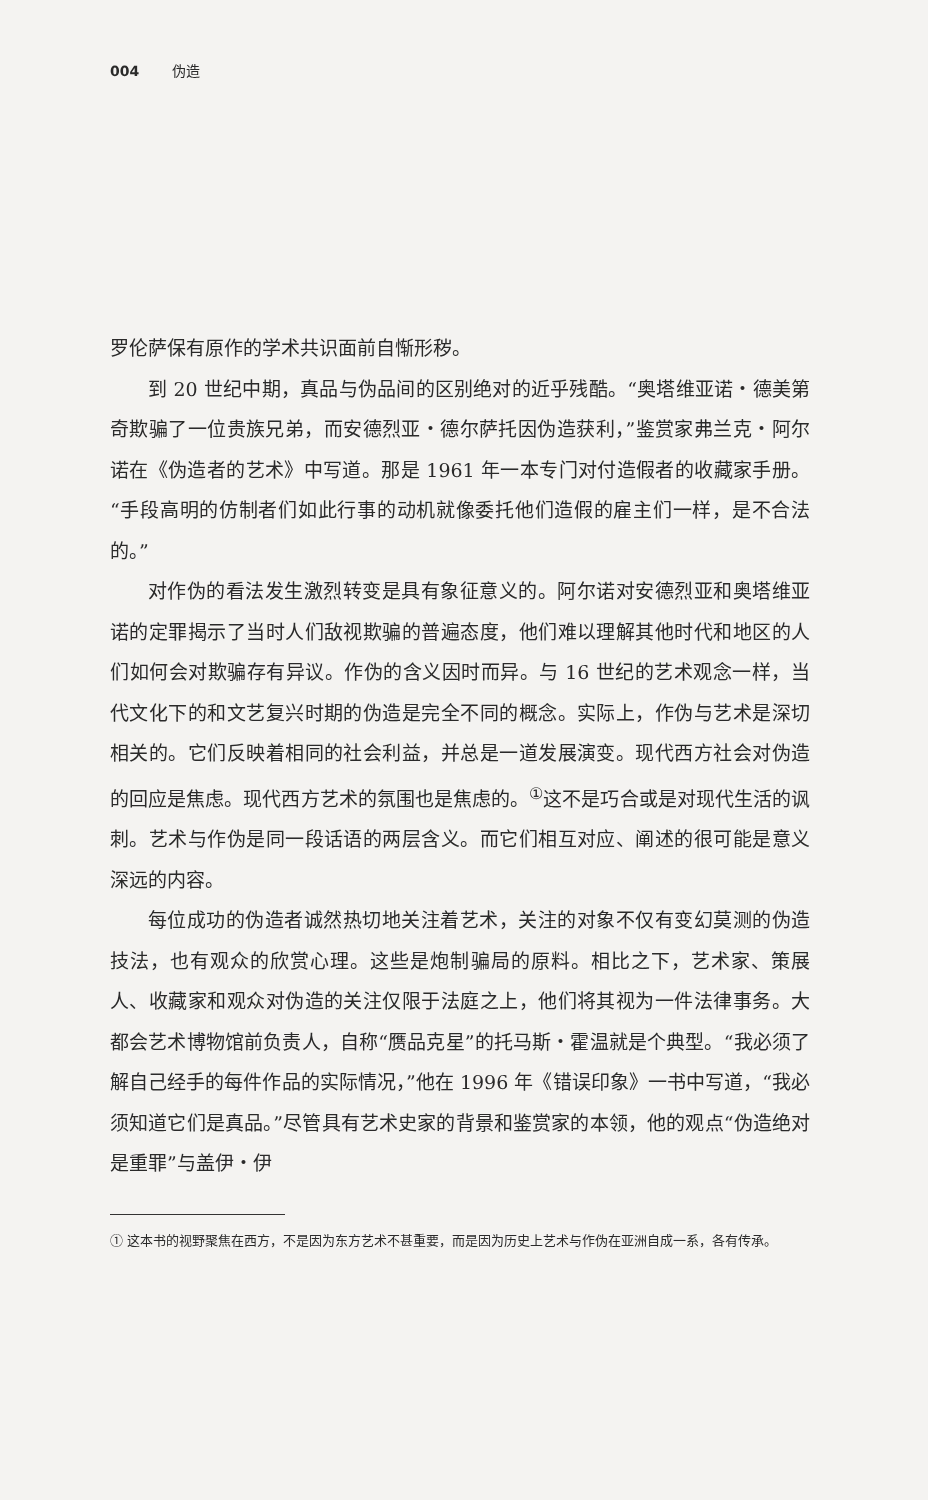004 伪造
罗伦萨保有原作的学术共识面前自惭形秽。
到 20 世纪中期，真品与伪品间的区别绝对的近乎残酷。“奥塔维亚诺・德美第奇欺骗了一位贵族兄弟，而安德烈亚・德尔萨托因伪造获利，”鉴赏家弗兰克・阿尔诺在《伪造者的艺术》中写道。那是 1961 年一本专门对付造假者的收藏家手册。“手段高明的仿制者们如此行事的动机就像委托他们造假的雇主们一样，是不合法的。”
对作伪的看法发生激烈转变是具有象征意义的。阿尔诺对安德烈亚和奥塔维亚诺的定罪揭示了当时人们敌视欺骗的普遍态度，他们难以理解其他时代和地区的人们如何会对欺骗存有异议。作伪的含义因时而异。与 16 世纪的艺术观念一样，当代文化下的和文艺复兴时期的伪造是完全不同的概念。实际上，作伪与艺术是深切相关的。它们反映着相同的社会利益，并总是一道发展演变。现代西方社会对伪造的回应是焦虑。现代西方艺术的氛围也是焦虑的。<sup>①</sup>这不是巧合或是对现代生活的讽刺。艺术与作伪是同一段话语的两层含义。而它们相互对应、阐述的很可能是意义深远的内容。
每位成功的伪造者诚然热切地关注着艺术，关注的对象不仅有变幻莫测的伪造技法，也有观众的欣赏心理。这些是炮制骗局的原料。相比之下，艺术家、策展人、收藏家和观众对伪造的关注仅限于法庭之上，他们将其视为一件法律事务。大都会艺术博物馆前负责人，自称“赝品克星”的托马斯・霍温就是个典型。“我必须了解自己经手的每件作品的实际情况，”他在 1996 年《错误印象》一书中写道，“我必须知道它们是真品。”尽管具有艺术史家的背景和鉴赏家的本领，他的观点“伪造绝对是重罪”与盖伊・伊
① 这本书的视野聚焦在西方，不是因为东方艺术不甚重要，而是因为历史上艺术与作伪在亚洲自成一系，各有传承。